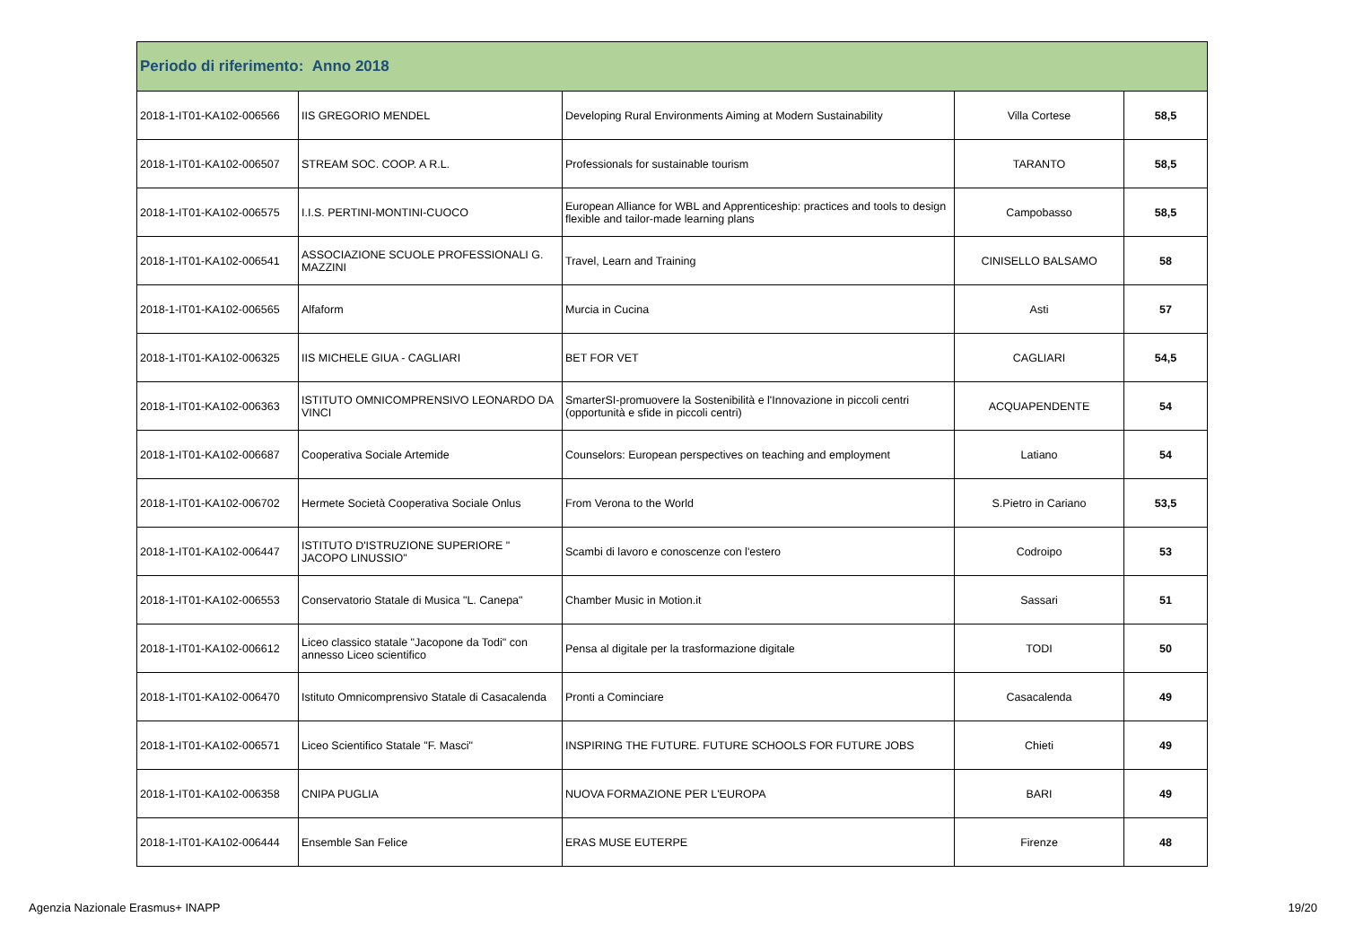| Periodo di riferimento: Anno 2018 | | | | |
| --- | --- | --- | --- | --- |
| 2018-1-IT01-KA102-006566 | IIS GREGORIO MENDEL | Developing Rural Environments Aiming at Modern Sustainability | Villa Cortese | 58,5 |
| 2018-1-IT01-KA102-006507 | STREAM SOC. COOP. A R.L. | Professionals for sustainable tourism | TARANTO | 58,5 |
| 2018-1-IT01-KA102-006575 | I.I.S. PERTINI-MONTINI-CUOCO | European Alliance for WBL and Apprenticeship: practices and tools to design flexible and tailor-made learning plans | Campobasso | 58,5 |
| 2018-1-IT01-KA102-006541 | ASSOCIAZIONE SCUOLE PROFESSIONALI G. MAZZINI | Travel, Learn and Training | CINISELLO BALSAMO | 58 |
| 2018-1-IT01-KA102-006565 | Alfaform | Murcia in Cucina | Asti | 57 |
| 2018-1-IT01-KA102-006325 | IIS MICHELE GIUA - CAGLIARI | BET FOR VET | CAGLIARI | 54,5 |
| 2018-1-IT01-KA102-006363 | ISTITUTO OMNICOMPRENSIVO LEONARDO DA VINCI | SmarterSI-promuovere la Sostenibilità e l'Innovazione in piccoli centri (opportunità e sfide in piccoli centri) | ACQUAPENDENTE | 54 |
| 2018-1-IT01-KA102-006687 | Cooperativa Sociale Artemide | Counselors: European perspectives on teaching and employment | Latiano | 54 |
| 2018-1-IT01-KA102-006702 | Hermete Società Cooperativa Sociale Onlus | From Verona to the World | S.Pietro in Cariano | 53,5 |
| 2018-1-IT01-KA102-006447 | ISTITUTO D'ISTRUZIONE SUPERIORE " JACOPO LINUSSIO" | Scambi di lavoro e conoscenze con l'estero | Codroipo | 53 |
| 2018-1-IT01-KA102-006553 | Conservatorio Statale di Musica "L. Canepa" | Chamber Music in Motion.it | Sassari | 51 |
| 2018-1-IT01-KA102-006612 | Liceo classico statale "Jacopone da Todi" con annesso Liceo scientifico | Pensa al digitale per la trasformazione digitale | TODI | 50 |
| 2018-1-IT01-KA102-006470 | Istituto Omnicomprensivo Statale di Casacalenda | Pronti a Cominciare | Casacalenda | 49 |
| 2018-1-IT01-KA102-006571 | Liceo Scientifico Statale "F. Masci" | INSPIRING THE FUTURE. FUTURE SCHOOLS FOR FUTURE JOBS | Chieti | 49 |
| 2018-1-IT01-KA102-006358 | CNIPA PUGLIA | NUOVA FORMAZIONE PER L'EUROPA | BARI | 49 |
| 2018-1-IT01-KA102-006444 | Ensemble San Felice | ERAS MUSE EUTERPE | Firenze | 48 |
Agenzia Nazionale Erasmus+ INAPP 19/20